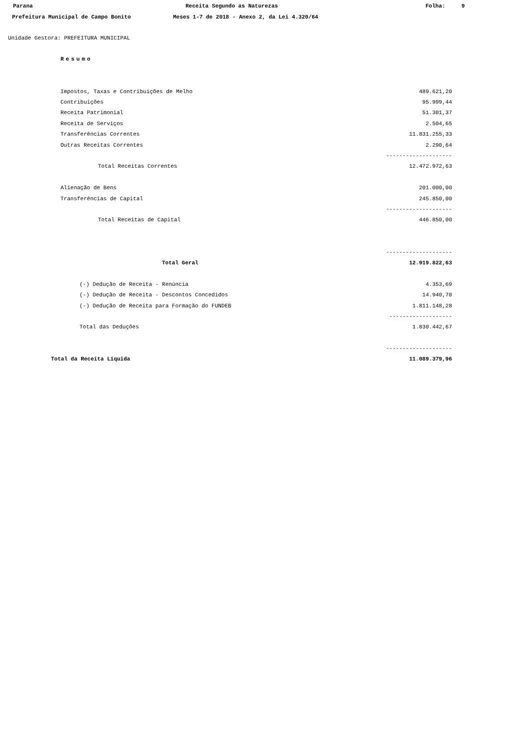Parana Receita Segundo as Naturezas Folha: 9
Prefeitura Municipal de Campo Bonito Meses 1-7 de 2018 - Anexo 2, da Lei 4.320/64
Unidade Gestora: PREFEITURA MUNICIPAL
Resumo
| Impostos, Taxas e Contribuições de Melho | 489.621,20 |
| Contribuições | 95.999,44 |
| Receita Patrimonial | 51.301,37 |
| Receita de Serviços | 2.504,65 |
| Transferências Correntes | 11.831.255,33 |
| Outras Receitas Correntes | 2.290,64 |
| | -------------------- |
| Total Receitas Correntes | 12.472.972,63 |
| Alienação de Bens | 201.000,00 |
| Transferências de Capital | 245.850,00 |
| | -------------------- |
| Total Receitas de Capital | 446.850,00 |
| | -------------------- |
| Total Geral | 12.919.822,63 |
| (-) Dedução de Receita - Renúncia | 4.353,69 |
| (-) Dedução de Receita - Descontos Concedidos | 14.940,70 |
| (-) Dedução de Receita para Formação do FUNDEB | 1.811.148,28 |
| | ------------------- |
| Total das Deduções | 1.830.442,67 |
| | -------------------- |
| Total da Receita Líquida | 11.089.379,96 |